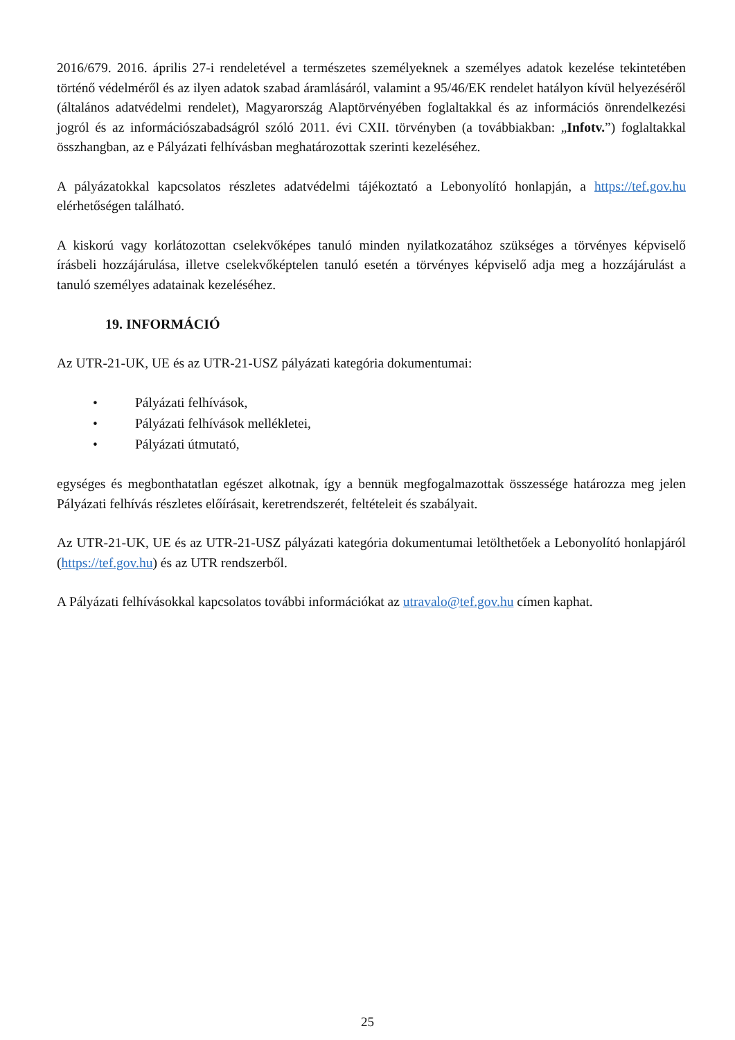2016/679. 2016. április 27-i rendeletével a természetes személyeknek a személyes adatok kezelése tekintetében történő védelméről és az ilyen adatok szabad áramlásáról, valamint a 95/46/EK rendelet hatályon kívül helyezéséről (általános adatvédelmi rendelet), Magyarország Alaptörvényében foglaltakkal és az információs önrendelkezési jogról és az információszabadságról szóló 2011. évi CXII. törvényben (a továbbiakban: „Infotv.”) foglaltakkal összhangban, az e Pályázati felhívásban meghatározottak szerinti kezeléséhez.
A pályázatokkal kapcsolatos részletes adatvédelmi tájékoztató a Lebonyolító honlapján, a https://tef.gov.hu elérhetőségen található.
A kiskorú vagy korlátozottan cselekvőképes tanuló minden nyilatkozatához szükséges a törvényes képviselő írásbeli hozzájárulása, illetve cselekvőképtelen tanuló esetén a törvényes képviselő adja meg a hozzájárulást a tanuló személyes adatainak kezeléséhez.
19. INFORMÁCIÓ
Az UTR-21-UK, UE és az UTR-21-USZ pályázati kategória dokumentumai:
• Pályázati felhívások,
• Pályázati felhívások mellékletei,
• Pályázati útmutató,
egységes és megbonthatatlan egészet alkotnak, így a bennük megfogalmazottak összessége határozza meg jelen Pályázati felhívás részletes előírásait, keretrendszerét, feltételeit és szabályait.
Az UTR-21-UK, UE és az UTR-21-USZ pályázati kategória dokumentumai letölthetőek a Lebonyolító honlapjáról (https://tef.gov.hu) és az UTR rendszerből.
A Pályázati felhívásokkal kapcsolatos további információkat az utravalo@tef.gov.hu címen kaphat.
25